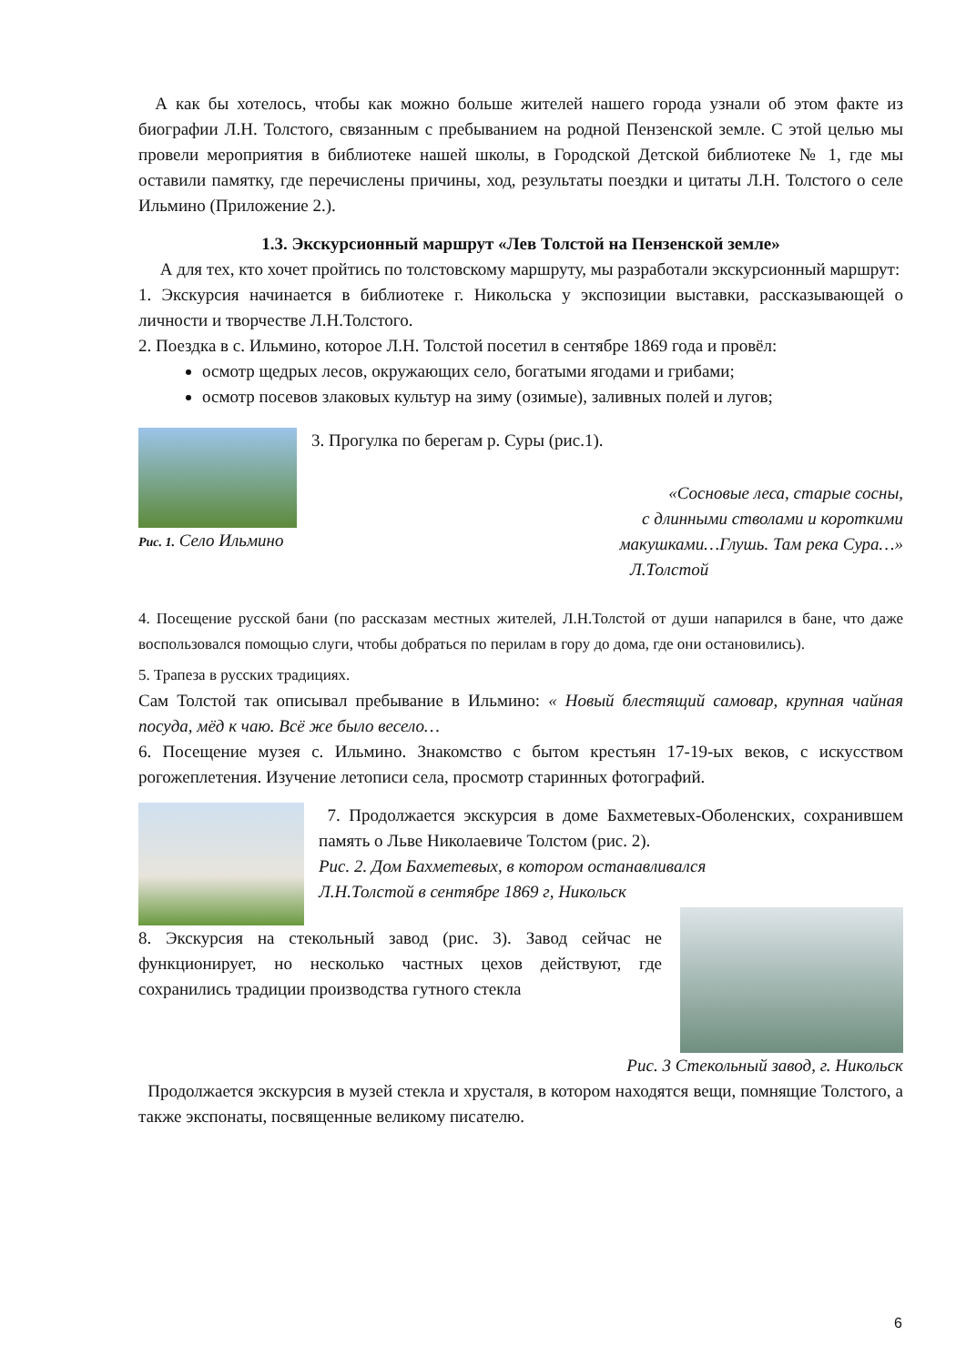А как бы хотелось, чтобы как можно больше жителей нашего города узнали об этом факте из биографии Л.Н. Толстого, связанным с пребыванием на родной Пензенской земле. С этой целью мы провели мероприятия в библиотеке нашей школы, в Городской Детской библиотеке № 1, где мы оставили памятку, где перечислены причины, ход, результаты поездки и цитаты Л.Н. Толстого о селе Ильмино (Приложение 2.).
1.3. Экскурсионный маршрут «Лев Толстой на Пензенской земле»
А для тех, кто хочет пройтись по толстовскому маршруту, мы разработали экскурсионный маршрут:
1. Экскурсия начинается в библиотеке г. Никольска у экспозиции выставки, рассказывающей о личности и творчестве Л.Н.Толстого.
2. Поездка в с. Ильмино, которое Л.Н. Толстой посетил в сентябре 1869 года и провёл:
осмотр щедрых лесов, окружающих село, богатыми ягодами и грибами;
осмотр посевов злаковых культур на зиму (озимые), заливных полей и лугов;
Рис. 1. Село Ильмино 3. Прогулка по берегам р. Суры (рис.1).
«Сосновые леса, старые сосны,
с длинными стволами и короткими
макушками…Глушь. Там река Сура…»
Л.Толстой
4. Посещение русской бани (по рассказам местных жителей, Л.Н.Толстой от души напарился в бане, что даже воспользовался помощью слуги, чтобы добраться по перилам в гору до дома, где они остановились).
5. Трапеза в русских традициях.
Сам Толстой так описывал пребывание в Ильмино: « Новый блестящий самовар, крупная чайная посуда, мёд к чаю. Всё же было весело…
6. Посещение музея с. Ильмино. Знакомство с бытом крестьян 17-19-ых веков, с искусством рогожеплетения. Изучение летописи села, просмотр старинных фотографий.
7. Продолжается экскурсия в доме Бахметевых-Оболенских, сохранившем память о Льве Николаевиче Толстом (рис. 2).
Рис. 2. Дом Бахметевых, в котором останавливался
Л.Н.Толстой в сентябре 1869 г, Никольск
8. Экскурсия на стекольный завод (рис. 3). Завод сейчас не функционирует, но несколько частных цехов действуют, где сохранились традиции производства гутного стекла
Рис. 3 Стекольный завод, г. Никольск
Продолжается экскурсия в музей стекла и хрусталя, в котором находятся вещи, помнящие Толстого, а также экспонаты, посвященные великому писателю.
6